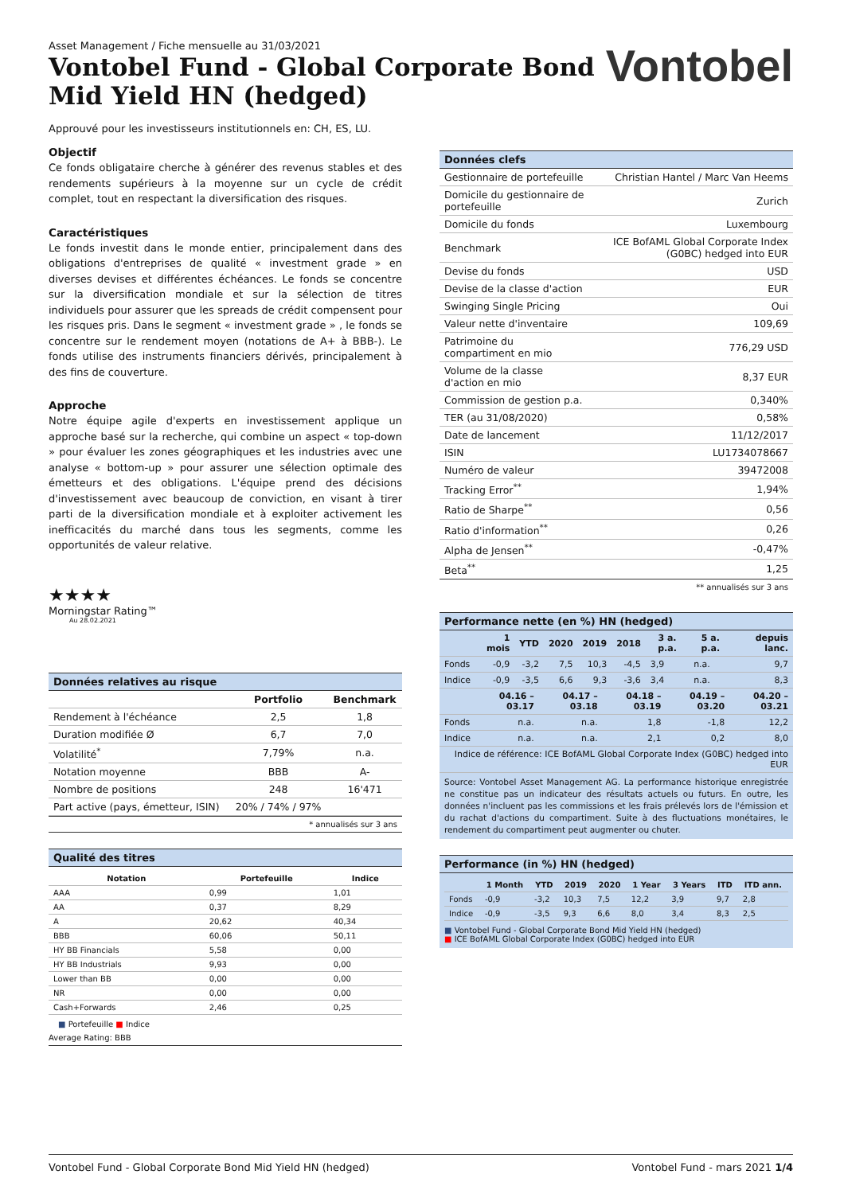Asset Management / Fiche mensuelle au 31/03/2021
Vontobel Fund - Global Corporate Bond
Mid Yield HN (hedged)
Vontobel
Approuvé pour les investisseurs institutionnels en: CH, ES, LU.
Objectif
Ce fonds obligataire cherche à générer des revenus stables et des rendements supérieurs à la moyenne sur un cycle de crédit complet, tout en respectant la diversification des risques.
Caractéristiques
Le fonds investit dans le monde entier, principalement dans des obligations d'entreprises de qualité « investment grade » en diverses devises et différentes échéances. Le fonds se concentre sur la diversification mondiale et sur la sélection de titres individuels pour assurer que les spreads de crédit compensent pour les risques pris. Dans le segment « investment grade » , le fonds se concentre sur le rendement moyen (notations de A+ à BBB-). Le fonds utilise des instruments financiers dérivés, principalement à des fins de couverture.
Approche
Notre équipe agile d'experts en investissement applique un approche basé sur la recherche, qui combine un aspect « top-down » pour évaluer les zones géographiques et les industries avec une analyse « bottom-up » pour assurer une sélection optimale des émetteurs et des obligations. L'équipe prend des décisions d'investissement avec beaucoup de conviction, en visant à tirer parti de la diversification mondiale et à exploiter activement les inefficacités du marché dans tous les segments, comme les opportunités de valeur relative.
★★★★
Morningstar Rating™
Au 28.02.2021
Données relatives au risque
| | Portfolio | Benchmark |
| --- | --- | --- |
| Rendement à l'échéance | 2,5 | 1,8 |
| Duration modifiée Ø | 6,7 | 7,0 |
| Volatilité<sup>*</sup> | 7,79% | n.a. |
| Notation moyenne | BBB | A- |
| Nombre de positions | 248 | 16'471 |
| Part active (pays, émetteur, ISIN) | 20% / 74% / 97% | |
* annualisés sur 3 ans
Qualité des titres
| Notation | Portefeuille | Indice |
| --- | --- | --- |
| AAA | 0,99 | 1,01 |
| AA | 0,37 | 8,29 |
| A | 20,62 | 40,34 |
| BBB | 60,06 | 50,11 |
| HY BB Financials | 5,58 | 0,00 |
| HY BB Industrials | 9,93 | 0,00 |
| Lower than BB | 0,00 | 0,00 |
| NR | 0,00 | 0,00 |
| Cash+Forwards | 2,46 | 0,25 |
■ Portefeuille ■ Indice
Average Rating: BBB
Données clefs
| Gestionnaire de portefeuille | Christian Hantel / Marc Van Heems |
| Domicile du gestionnaire de portefeuille | Zurich |
| Domicile du fonds | Luxembourg |
| Benchmark | ICE BofAML Global Corporate Index (G0BC) hedged into EUR |
| Devise du fonds | USD |
| Devise de la classe d'action | EUR |
| Swinging Single Pricing | Oui |
| Valeur nette d'inventaire | 109,69 |
| Patrimoine du compartiment en mio | 776,29 USD |
| Volume de la classe d'action en mio | 8,37 EUR |
| Commission de gestion p.a. | 0,340% |
| TER (au 31/08/2020) | 0,58% |
| Date de lancement | 11/12/2017 |
| ISIN | LU1734078667 |
| Numéro de valeur | 39472008 |
| Tracking Error<sup>**</sup> | 1,94% |
| Ratio de Sharpe<sup>**</sup> | 0,56 |
| Ratio d'information<sup>**</sup> | 0,26 |
| Alpha de Jensen<sup>**</sup> | -0,47% |
| Beta<sup>**</sup> | 1,25 |
** annualisés sur 3 ans
Performance nette (en %) HN (hedged)
| | 1 mois | YTD | 2020 | 2019 | 2018 | 3 a. p.a. | 5 a. p.a. | depuis lanc. |
| --- | --- | --- | --- | --- | --- | --- | --- | --- |
| Fonds | -0,9 | -3,2 | 7,5 | 10,3 | -4,5 | 3,9 | n.a. | 9,7 |
| Indice | -0,9 | -3,5 | 6,6 | 9,3 | -3,6 | 3,4 | n.a. | 8,3 |
| | 04.16 – 03.17 | 04.17 – 03.18 | 04.18 – 03.19 | 04.19 – 03.20 | 04.20 – 03.21 |
| --- | --- | --- | --- | --- | --- |
| Fonds | n.a. | n.a. | 1,8 | -1,8 | 12,2 |
| Indice | n.a. | n.a. | 2,1 | 0,2 | 8,0 |
| Indice de référence: ICE BofAML Global Corporate Index (G0BC) hedged into EUR | | | | | |
Source: Vontobel Asset Management AG. La performance historique enregistrée ne constitue pas un indicateur des résultats actuels ou futurs. En outre, les données n'incluent pas les commissions et les frais prélevés lors de l'émission et du rachat d'actions du compartiment. Suite à des fluctuations monétaires, le rendement du compartiment peut augmenter ou chuter.
Performance (in %) HN (hedged)
| | 1 Month | YTD | 2019 | 2020 | 1 Year | 3 Years | ITD | ITD ann. |
| --- | --- | --- | --- | --- | --- | --- | --- | --- |
| Fonds | -0,9 | -3,2 | 10,3 | 7,5 | 12,2 | 3,9 | 9,7 | 2,8 |
| Indice | -0,9 | -3,5 | 9,3 | 6,6 | 8,0 | 3,4 | 8,3 | 2,5 |
■ Vontobel Fund - Global Corporate Bond Mid Yield HN (hedged)
■ ICE BofAML Global Corporate Index (G0BC) hedged into EUR
Vontobel Fund - Global Corporate Bond Mid Yield HN (hedged) Vontobel Fund - mars 2021 1/4